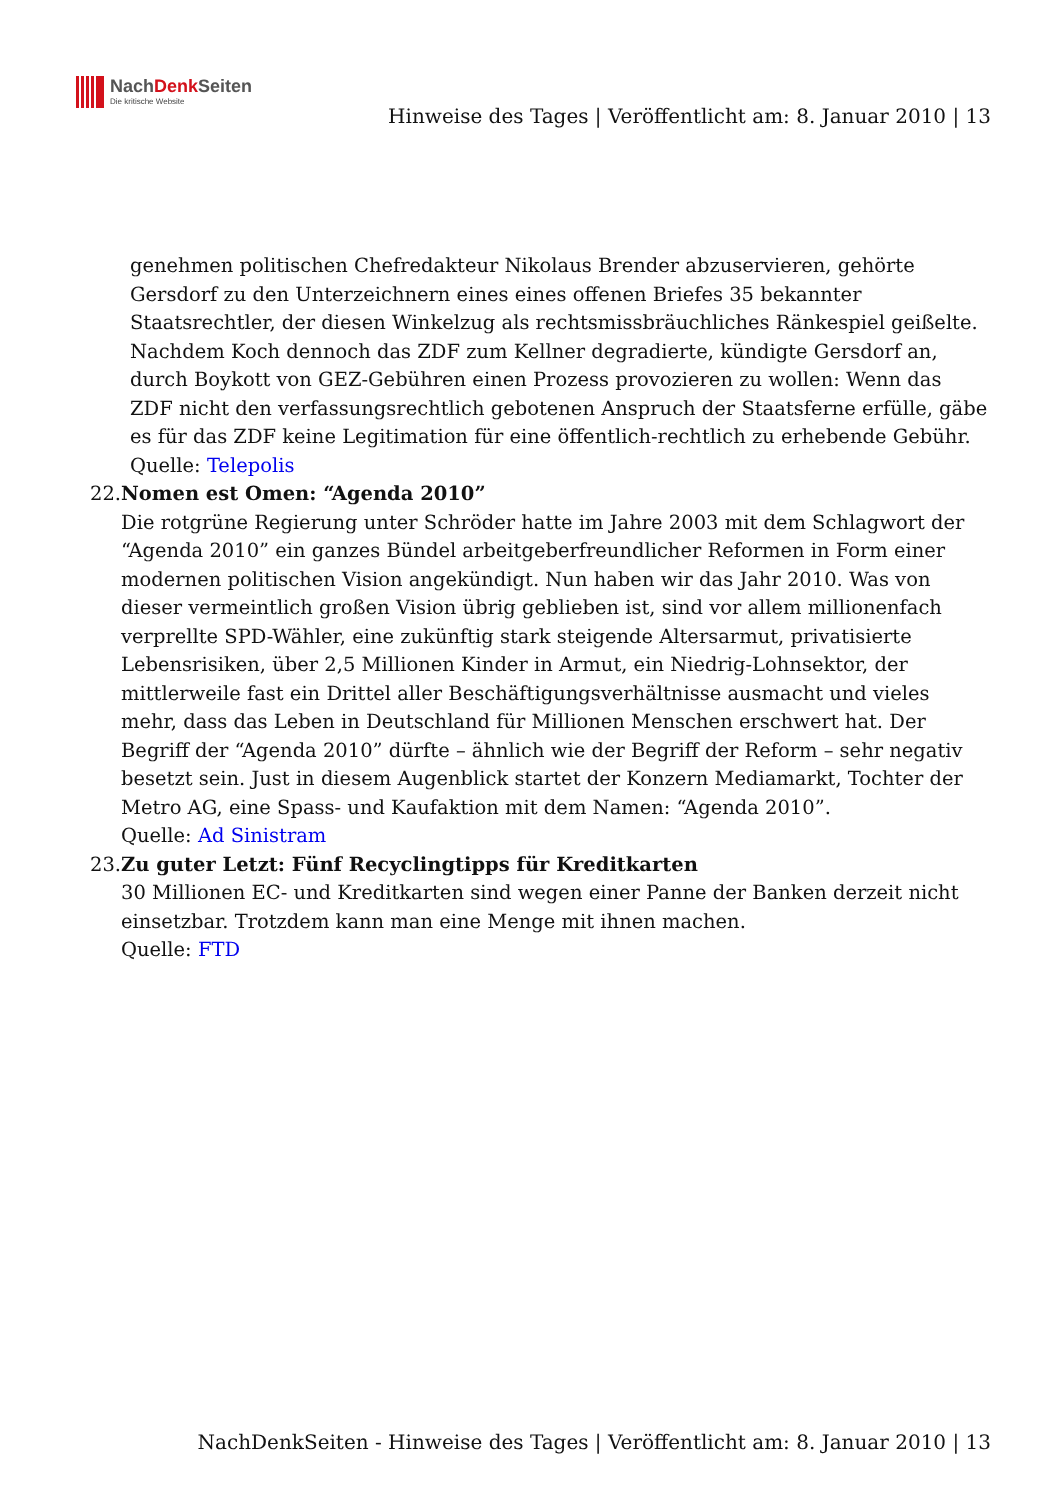NachDenk Seiten
Die kritische Website
Hinweise des Tages | Veröffentlicht am: 8. Januar 2010 | 13
genehmen politischen Chefredakteur Nikolaus Brender abzuservieren, gehörte Gersdorf zu den Unterzeichnern eines eines offenen Briefes 35 bekannter Staatsrechtler, der diesen Winkelzug als rechtsmissbräuchliches Ränkespiel geißelte. Nachdem Koch dennoch das ZDF zum Kellner degradierte, kündigte Gersdorf an, durch Boykott von GEZ-Gebühren einen Prozess provozieren zu wollen: Wenn das ZDF nicht den verfassungsrechtlich gebotenen Anspruch der Staatsferne erfülle, gäbe es für das ZDF keine Legitimation für eine öffentlich-rechtlich zu erhebende Gebühr.
Quelle: Telepolis
22. Nomen est Omen: “Agenda 2010”
Die rotgrüne Regierung unter Schröder hatte im Jahre 2003 mit dem Schlagwort der “Agenda 2010” ein ganzes Bündel arbeitgeberfreundlicher Reformen in Form einer modernen politischen Vision angekündigt. Nun haben wir das Jahr 2010. Was von dieser vermeintlich großen Vision übrig geblieben ist, sind vor allem millionenfach verprellte SPD-Wähler, eine zukünftig stark steigende Altersarmut, privatisierte Lebensrisiken, über 2,5 Millionen Kinder in Armut, ein Niedrig-Lohnsektor, der mittlerweile fast ein Drittel aller Beschäftigungsverhältnisse ausmacht und vieles mehr, dass das Leben in Deutschland für Millionen Menschen erschwert hat. Der Begriff der “Agenda 2010” dürfte – ähnlich wie der Begriff der Reform – sehr negativ besetzt sein. Just in diesem Augenblick startet der Konzern Mediamarkt, Tochter der Metro AG, eine Spass- und Kaufaktion mit dem Namen: “Agenda 2010”.
Quelle: Ad Sinistram
23. Zu guter Letzt: Fünf Recyclingtipps für Kreditkarten
30 Millionen EC- und Kreditkarten sind wegen einer Panne der Banken derzeit nicht einsetzbar. Trotzdem kann man eine Menge mit ihnen machen.
Quelle: FTD
NachDenkSeiten - Hinweise des Tages | Veröffentlicht am: 8. Januar 2010 | 13